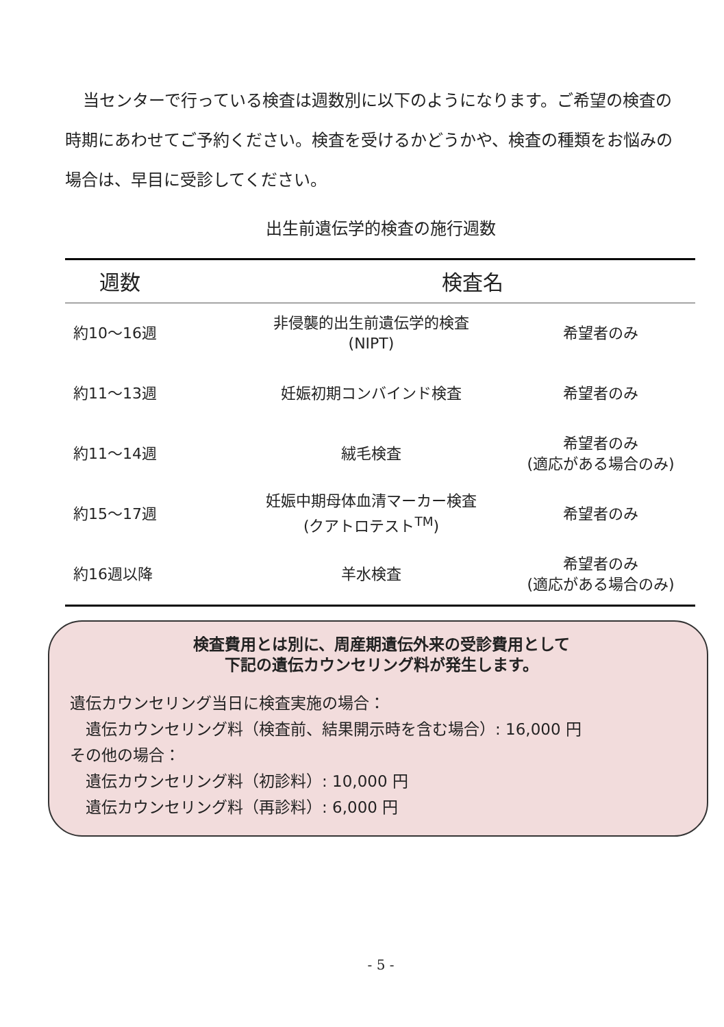当センターで行っている検査は週数別に以下のようになります。ご希望の検査の時期にあわせてご予約ください。検査を受けるかどうかや、検査の種類をお悩みの場合は、早目に受診してください。
出生前遺伝学的検査の施行週数
| 週数 | 検査名 | |
| --- | --- | --- |
| 約10～16週 | 非侵襲的出生前遺伝学的検査 (NIPT) | 希望者のみ |
| 約11～13週 | 妊娠初期コンバインド検査 | 希望者のみ |
| 約11～14週 | 絨毛検査 | 希望者のみ (適応がある場合のみ) |
| 約15～17週 | 妊娠中期母体血清マーカー検査 (クアトロテスト<sup>TM</sup>) | 希望者のみ |
| 約16週以降 | 羊水検査 | 希望者のみ (適応がある場合のみ) |
検査費用とは別に、周産期遺伝外来の受診費用として
下記の遺伝カウンセリング料が発生します。
遺伝カウンセリング当日に検査実施の場合：
　遺伝カウンセリング料（検査前、結果開示時を含む場合）: 16,000 円
その他の場合：
　遺伝カウンセリング料（初診料）: 10,000 円
　遺伝カウンセリング料（再診料）: 6,000 円
- 5 -